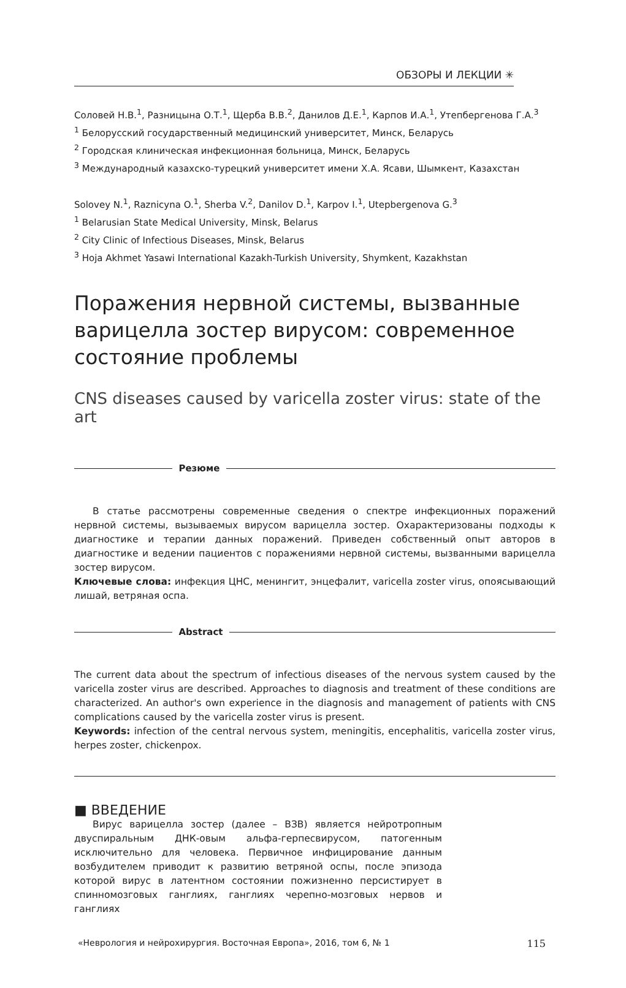ОБЗОРЫ И ЛЕКЦИИ ✳
Соловей Н.В.<sup>1</sup>, Разницына О.Т.<sup>1</sup>, Щерба В.В.<sup>2</sup>, Данилов Д.Е.<sup>1</sup>, Карпов И.А.<sup>1</sup>, Утепбергенова Г.А.<sup>3</sup>
<sup>1</sup> Белорусский государственный медицинский университет, Минск, Беларусь
<sup>2</sup> Городская клиническая инфекционная больница, Минск, Беларусь
<sup>3</sup> Международный казахско-турецкий университет имени Х.А. Ясави, Шымкент, Казахстан
Solovey N.<sup>1</sup>, Raznicyna O.<sup>1</sup>, Sherba V.<sup>2</sup>, Danilov D.<sup>1</sup>, Karpov I.<sup>1</sup>, Utepbergenova G.<sup>3</sup>
<sup>1</sup> Belarusian State Medical University, Minsk, Belarus
<sup>2</sup> City Clinic of Infectious Diseases, Minsk, Belarus
<sup>3</sup> Hoja Akhmet Yasawi International Kazakh-Turkish University, Shymkent, Kazakhstan
Поражения нервной системы, вызванные варицелла зостер вирусом: современное состояние проблемы
CNS diseases caused by varicella zoster virus: state of the art
Резюме
В статье рассмотрены современные сведения о спектре инфекционных поражений нервной системы, вызываемых вирусом варицелла зостер. Охарактеризованы подходы к диагностике и терапии данных поражений. Приведен собственный опыт авторов в диагностике и ведении пациентов с поражениями нервной системы, вызванными варицелла зостер вирусом.
Ключевые слова: инфекция ЦНС, менингит, энцефалит, varicella zoster virus, опоясывающий лишай, ветряная оспа.
Abstract
The current data about the spectrum of infectious diseases of the nervous system caused by the varicella zoster virus are described. Approaches to diagnosis and treatment of these conditions are characterized. An author's own experience in the diagnosis and management of patients with CNS complications caused by the varicella zoster virus is present.
Keywords: infection of the central nervous system, meningitis, encephalitis, varicella zoster virus, herpes zoster, chickenpox.
■ ВВЕДЕНИЕ
Вирус варицелла зостер (далее – ВЗВ) является нейротропным двуспиральным ДНК-овым альфа-герпесвирусом, патогенным исключительно для человека. Первичное инфицирование данным возбудителем приводит к развитию ветряной оспы, после эпизода которой вирус в латентном состоянии пожизненно персистирует в спинномозговых ганглиях, ганглиях черепно-мозговых нервов и ганглиях
«Неврология и нейрохирургия. Восточная Европа», 2016, том 6, № 1 115